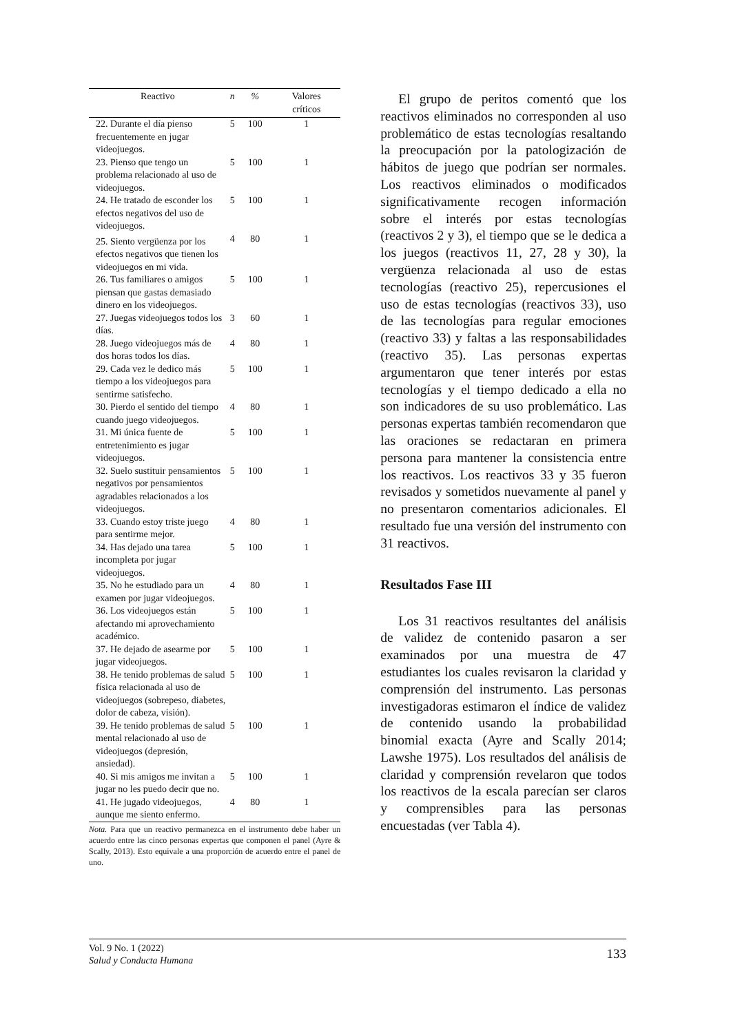| Reactivo | n | % | Valores críticos |
| --- | --- | --- | --- |
| 22. Durante el día pienso frecuentemente en jugar videojuegos. | 5 | 100 | 1 |
| 23. Pienso que tengo un problema relacionado al uso de videojuegos. | 5 | 100 | 1 |
| 24. He tratado de esconder los efectos negativos del uso de videojuegos. | 5 | 100 | 1 |
| 25. Siento vergüenza por los efectos negativos que tienen los videojuegos en mi vida. | 4 | 80 | 1 |
| 26. Tus familiares o amigos piensan que gastas demasiado dinero en los videojuegos. | 5 | 100 | 1 |
| 27. Juegas videojuegos todos los días. | 3 | 60 | 1 |
| 28. Juego videojuegos más de dos horas todos los días. | 4 | 80 | 1 |
| 29. Cada vez le dedico más tiempo a los videojuegos para sentirme satisfecho. | 5 | 100 | 1 |
| 30. Pierdo el sentido del tiempo cuando juego videojuegos. | 4 | 80 | 1 |
| 31. Mi única fuente de entretenimiento es jugar videojuegos. | 5 | 100 | 1 |
| 32. Suelo sustituir pensamientos negativos por pensamientos agradables relacionados a los videojuegos. | 5 | 100 | 1 |
| 33. Cuando estoy triste juego para sentirme mejor. | 4 | 80 | 1 |
| 34. Has dejado una tarea incompleta por jugar videojuegos. | 5 | 100 | 1 |
| 35. No he estudiado para un examen por jugar videojuegos. | 4 | 80 | 1 |
| 36. Los videojuegos están afectando mi aprovechamiento académico. | 5 | 100 | 1 |
| 37. He dejado de asearme por jugar videojuegos. | 5 | 100 | 1 |
| 38. He tenido problemas de salud física relacionada al uso de videojuegos (sobrepeso, diabetes, dolor de cabeza, visión). | 5 | 100 | 1 |
| 39. He tenido problemas de salud mental relacionado al uso de videojuegos (depresión, ansiedad). | 5 | 100 | 1 |
| 40. Si mis amigos me invitan a jugar no les puedo decir que no. | 5 | 100 | 1 |
| 41. He jugado videojuegos, aunque me siento enfermo. | 4 | 80 | 1 |
Nota. Para que un reactivo permanezca en el instrumento debe haber un acuerdo entre las cinco personas expertas que componen el panel (Ayre & Scally, 2013). Esto equivale a una proporción de acuerdo entre el panel de uno.
El grupo de peritos comentó que los reactivos eliminados no corresponden al uso problemático de estas tecnologías resaltando la preocupación por la patologización de hábitos de juego que podrían ser normales. Los reactivos eliminados o modificados significativamente recogen información sobre el interés por estas tecnologías (reactivos 2 y 3), el tiempo que se le dedica a los juegos (reactivos 11, 27, 28 y 30), la vergüenza relacionada al uso de estas tecnologías (reactivo 25), repercusiones el uso de estas tecnologías (reactivos 33), uso de las tecnologías para regular emociones (reactivo 33) y faltas a las responsabilidades (reactivo 35). Las personas expertas argumentaron que tener interés por estas tecnologías y el tiempo dedicado a ella no son indicadores de su uso problemático. Las personas expertas también recomendaron que las oraciones se redactaran en primera persona para mantener la consistencia entre los reactivos. Los reactivos 33 y 35 fueron revisados y sometidos nuevamente al panel y no presentaron comentarios adicionales. El resultado fue una versión del instrumento con 31 reactivos.
Resultados Fase III
Los 31 reactivos resultantes del análisis de validez de contenido pasaron a ser examinados por una muestra de 47 estudiantes los cuales revisaron la claridad y comprensión del instrumento. Las personas investigadoras estimaron el índice de validez de contenido usando la probabilidad binomial exacta (Ayre and Scally 2014; Lawshe 1975). Los resultados del análisis de claridad y comprensión revelaron que todos los reactivos de la escala parecían ser claros y comprensibles para las personas encuestadas (ver Tabla 4).
Vol. 9 No. 1 (2022)
Salud y Conducta Humana
133